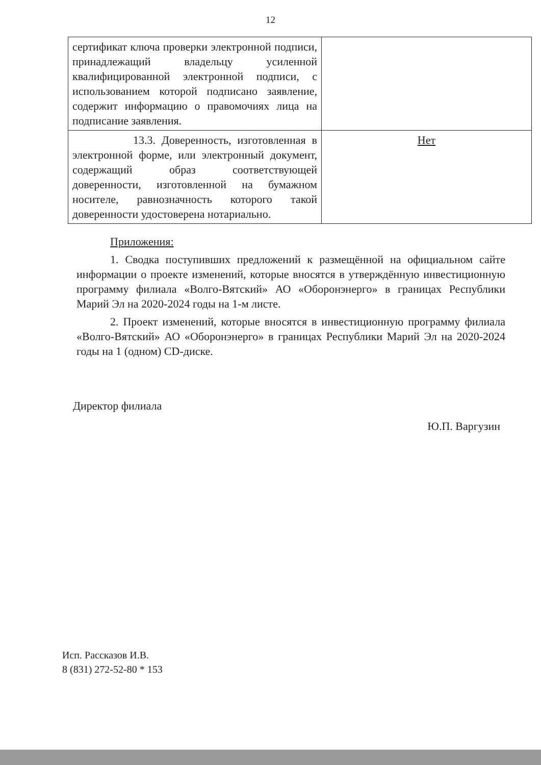12
| сертификат ключа проверки электронной подписи, принадлежащий владельцу усиленной квалифицированной электронной подписи, с использованием которой подписано заявление, содержит информацию о правомочиях лица на подписание заявления. | |
| 13.3. Доверенность, изготовленная в электронной форме, или электронный документ, содержащий образ соответствующей доверенности, изготовленной на бумажном носителе, равнозначность которого такой доверенности удостоверена нотариально. | Нет |
Приложения:
1. Сводка поступивших предложений к размещённой на официальном сайте информации о проекте изменений, которые вносятся в утверждённую инвестиционную программу филиала «Волго-Вятский» АО «Оборонэнерго» в границах Республики Марий Эл на 2020-2024 годы на 1-м листе.
2. Проект изменений, которые вносятся в инвестиционную программу филиала «Волго-Вятский» АО «Оборонэнерго» в границах Республики Марий Эл на 2020-2024 годы на 1 (одном) CD-диске.
Директор филиала
Ю.П. Варгузин
Исп. Рассказов И.В.
8 (831) 272-52-80 * 153